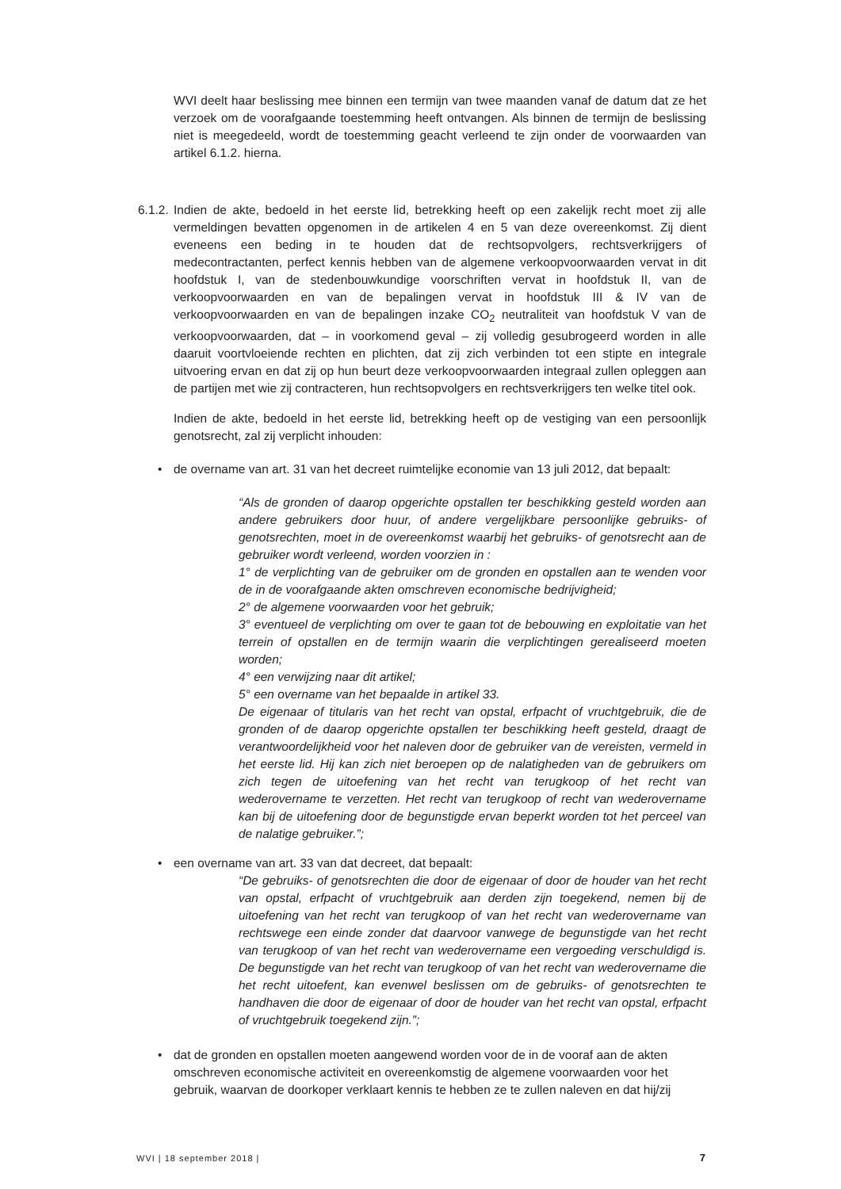WVI deelt haar beslissing mee binnen een termijn van twee maanden vanaf de datum dat ze het verzoek om de voorafgaande toestemming heeft ontvangen. Als binnen de termijn de beslissing niet is meegedeeld, wordt de toestemming geacht verleend te zijn onder de voorwaarden van artikel 6.1.2. hierna.
6.1.2. Indien de akte, bedoeld in het eerste lid, betrekking heeft op een zakelijk recht moet zij alle vermeldingen bevatten opgenomen in de artikelen 4 en 5 van deze overeenkomst. Zij dient eveneens een beding in te houden dat de rechtsopvolgers, rechtsverkrijgers of medecontractanten, perfect kennis hebben van de algemene verkoopvoorwaarden vervat in dit hoofdstuk I, van de stedenbouwkundige voorschriften vervat in hoofdstuk II, van de verkoopvoorwaarden en van de bepalingen vervat in hoofdstuk III & IV van de verkoopvoorwaarden en van de bepalingen inzake CO<sub>2</sub> neutraliteit van hoofdstuk V van de verkoopvoorwaarden, dat – in voorkomend geval – zij volledig gesubrogeerd worden in alle daaruit voortvloeiende rechten en plichten, dat zij zich verbinden tot een stipte en integrale uitvoering ervan en dat zij op hun beurt deze verkoopvoorwaarden integraal zullen opleggen aan de partijen met wie zij contracteren, hun rechtsopvolgers en rechtsverkrijgers ten welke titel ook.
Indien de akte, bedoeld in het eerste lid, betrekking heeft op de vestiging van een persoonlijk genotsrecht, zal zij verplicht inhouden:
• de overname van art. 31 van het decreet ruimtelijke economie van 13 juli 2012, dat bepaalt:
“Als de gronden of daarop opgerichte opstallen ter beschikking gesteld worden aan andere gebruikers door huur, of andere vergelijkbare persoonlijke gebruiks- of genotsrechten, moet in de overeenkomst waarbij het gebruiks- of genotsrecht aan de gebruiker wordt verleend, worden voorzien in :
1° de verplichting van de gebruiker om de gronden en opstallen aan te wenden voor de in de voorafgaande akten omschreven economische bedrijvigheid;
2° de algemene voorwaarden voor het gebruik;
3° eventueel de verplichting om over te gaan tot de bebouwing en exploitatie van het terrein of opstallen en de termijn waarin die verplichtingen gerealiseerd moeten worden;
4° een verwijzing naar dit artikel;
5° een overname van het bepaalde in artikel 33.
De eigenaar of titularis van het recht van opstal, erfpacht of vruchtgebruik, die de gronden of de daarop opgerichte opstallen ter beschikking heeft gesteld, draagt de verantwoordelijkheid voor het naleven door de gebruiker van de vereisten, vermeld in het eerste lid. Hij kan zich niet beroepen op de nalatigheden van de gebruikers om zich tegen de uitoefening van het recht van terugkoop of het recht van wederovername te verzetten. Het recht van terugkoop of recht van wederovername kan bij de uitoefening door de begunstigde ervan beperkt worden tot het perceel van de nalatige gebruiker.”;
• een overname van art. 33 van dat decreet, dat bepaalt:
“De gebruiks- of genotsrechten die door de eigenaar of door de houder van het recht van opstal, erfpacht of vruchtgebruik aan derden zijn toegekend, nemen bij de uitoefening van het recht van terugkoop of van het recht van wederovername van rechtswege een einde zonder dat daarvoor vanwege de begunstigde van het recht van terugkoop of van het recht van wederovername een vergoeding verschuldigd is. De begunstigde van het recht van terugkoop of van het recht van wederovername die het recht uitoefent, kan evenwel beslissen om de gebruiks- of genotsrechten te handhaven die door de eigenaar of door de houder van het recht van opstal, erfpacht of vruchtgebruik toegekend zijn.”;
• dat de gronden en opstallen moeten aangewend worden voor de in de vooraf aan de akten omschreven economische activiteit en overeenkomstig de algemene voorwaarden voor het gebruik, waarvan de doorkoper verklaart kennis te hebben ze te zullen naleven en dat hij/zij
WVI | 18 september 2018 | 7